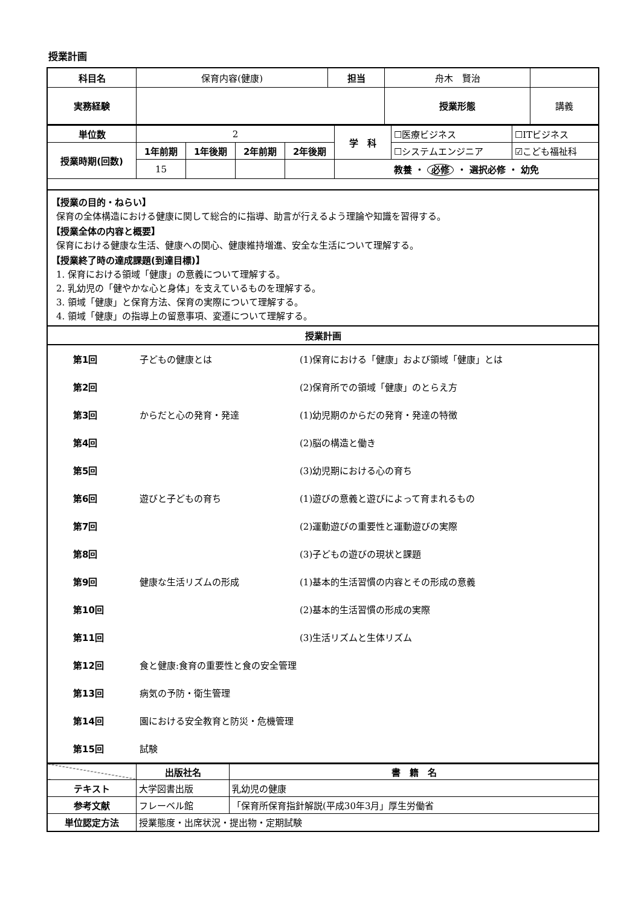授業計画
| 科目名 | 保育内容(健康) | 担当 | 舟木 賢治 | | |
| 実務経験 | | | | 授業形態 | 講義 |
| 単位数 | 2 | | | | 学 科 | ☐医療ビジネス | ☐ITビジネス |
| 授業時期(回数) | 1年前期 | 1年後期 | 2年前期 | 2年後期 | | ☐システムエンジニア | ☑こども福祉科 |
| | 15 | | | | 教養 ・ 必修 ・ 選択必修 ・ 幼免 | | |
【授業の目的・ねらい】
保育の全体構造における健康に関して総合的に指導、助言が行えるよう理論や知識を習得する。
【授業全体の内容と概要】
保育における健康な生活、健康への関心、健康維持増進、安全な生活について理解する。
【授業終了時の達成課題(到達目標)】
1. 保育における領域「健康」の意義について理解する。
2. 乳幼児の「健やかな心と身体」を支えているものを理解する。
3. 領域「健康」と保育方法、保育の実際について理解する。
4. 領域「健康」の指導上の留意事項、変遷について理解する。
授業計画
| 第1回 | 子どもの健康とは | (1)保育における「健康」および領域「健康」とは |
| 第2回 | | (2)保育所での領域「健康」のとらえ方 |
| 第3回 | からだと心の発育・発達 | (1)幼児期のからだの発育・発達の特徴 |
| 第4回 | | (2)脳の構造と働き |
| 第5回 | | (3)幼児期における心の育ち |
| 第6回 | 遊びと子どもの育ち | (1)遊びの意義と遊びによって育まれるもの |
| 第7回 | | (2)運動遊びの重要性と運動遊びの実際 |
| 第8回 | | (3)子どもの遊びの現状と課題 |
| 第9回 | 健康な生活リズムの形成 | (1)基本的生活習慣の内容とその形成の意義 |
| 第10回 | | (2)基本的生活習慣の形成の実際 |
| 第11回 | | (3)生活リズムと生体リズム |
| 第12回 | 食と健康:食育の重要性と食の安全管理 | |
| 第13回 | 病気の予防・衛生管理 | |
| 第14回 | 園における安全教育と防災・危機管理 | |
| 第15回 | 試験 | |
| | 出版社名 | 書 籍 名 |
| テキスト | 大学図書出版 | 乳幼児の健康 |
| 参考文献 | フレーベル館 | 「保育所保育指針解説(平成30年3月」厚生労働省 |
| 単位認定方法 | 授業態度・出席状況・提出物・定期試験 | |